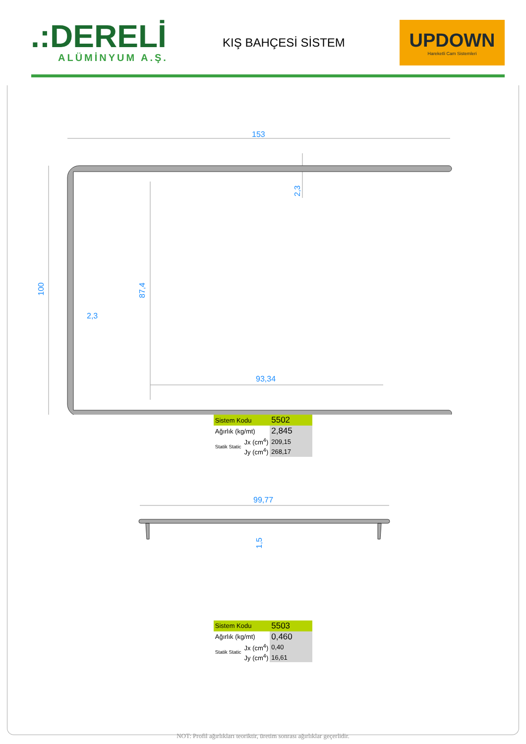.:DERELİ
ALÜMİNYUM A.Ş.
KIŞ BAHÇESİ SİSTEM
UPDOWN
Hareketli Cam Sistemleri
153
2,3
93,34
100
87,4
2,3
| Sistem Kodu | | 5502 |
| Ağırlık (kg/mt) | | 2,845 |
| Statik Static | Jx (cm<sup>4</sup>) | 209,15 |
| | Jy (cm<sup>4</sup>) | 268,17 |
99,77
1,5
| Sistem Kodu | | 5503 |
| Ağırlık (kg/mt) | | 0,460 |
| Statik Static | Jx (cm<sup>4</sup>) | 0,40 |
| | Jy (cm<sup>4</sup>) | 16,61 |
NOT: Profil ağırlıkları teoriktir, üretim sonrası ağırlıklar geçerlidir.